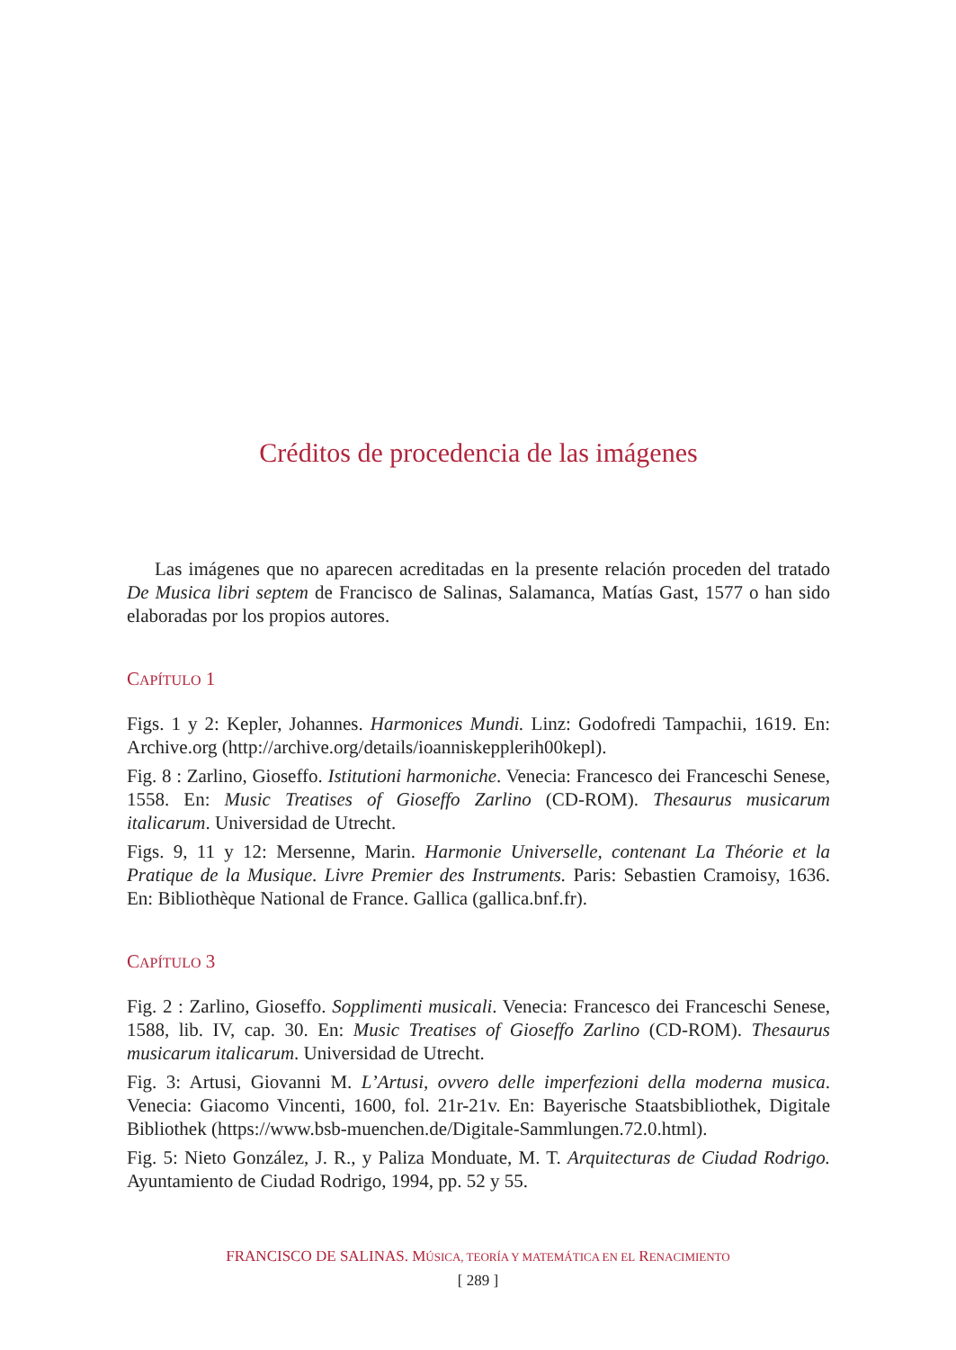Créditos de procedencia de las imágenes
Las imágenes que no aparecen acreditadas en la presente relación proceden del tratado De Musica libri septem de Francisco de Salinas, Salamanca, Matías Gast, 1577 o han sido elaboradas por los propios autores.
CAPÍTULO 1
Figs. 1 y 2: Kepler, Johannes. Harmonices Mundi. Linz: Godofredi Tampachii, 1619. En: Archive.org (http://archive.org/details/ioanniskepplerih00kepl).
Fig. 8 : Zarlino, Gioseffo. Istitutioni harmoniche. Venecia: Francesco dei Franceschi Senese, 1558. En: Music Treatises of Gioseffo Zarlino (CD-ROM). Thesaurus musicarum italicarum. Universidad de Utrecht.
Figs. 9, 11 y 12: Mersenne, Marin. Harmonie Universelle, contenant La Théorie et la Pratique de la Musique. Livre Premier des Instruments. Paris: Sebastien Cramoisy, 1636. En: Bibliothèque National de France. Gallica (gallica.bnf.fr).
CAPÍTULO 3
Fig. 2 : Zarlino, Gioseffo. Sopplimenti musicali. Venecia: Francesco dei Franceschi Senese, 1588, lib. IV, cap. 30. En: Music Treatises of Gioseffo Zarlino (CD-ROM). Thesaurus musicarum italicarum. Universidad de Utrecht.
Fig. 3: Artusi, Giovanni M. L’Artusi, ovvero delle imperfezioni della moderna musica. Venecia: Giacomo Vincenti, 1600, fol. 21r-21v. En: Bayerische Staatsbibliothek, Digitale Bibliothek (https://www.bsb-muenchen.de/Digitale-Sammlungen.72.0.html).
Fig. 5: Nieto González, J. R., y Paliza Monduate, M. T. Arquitecturas de Ciudad Rodrigo. Ayuntamiento de Ciudad Rodrigo, 1994, pp. 52 y 55.
FRANCISCO DE SALINAS. MÚSICA, TEORÍA Y MATEMÁTICA EN EL RENACIMIENTO
[ 289 ]